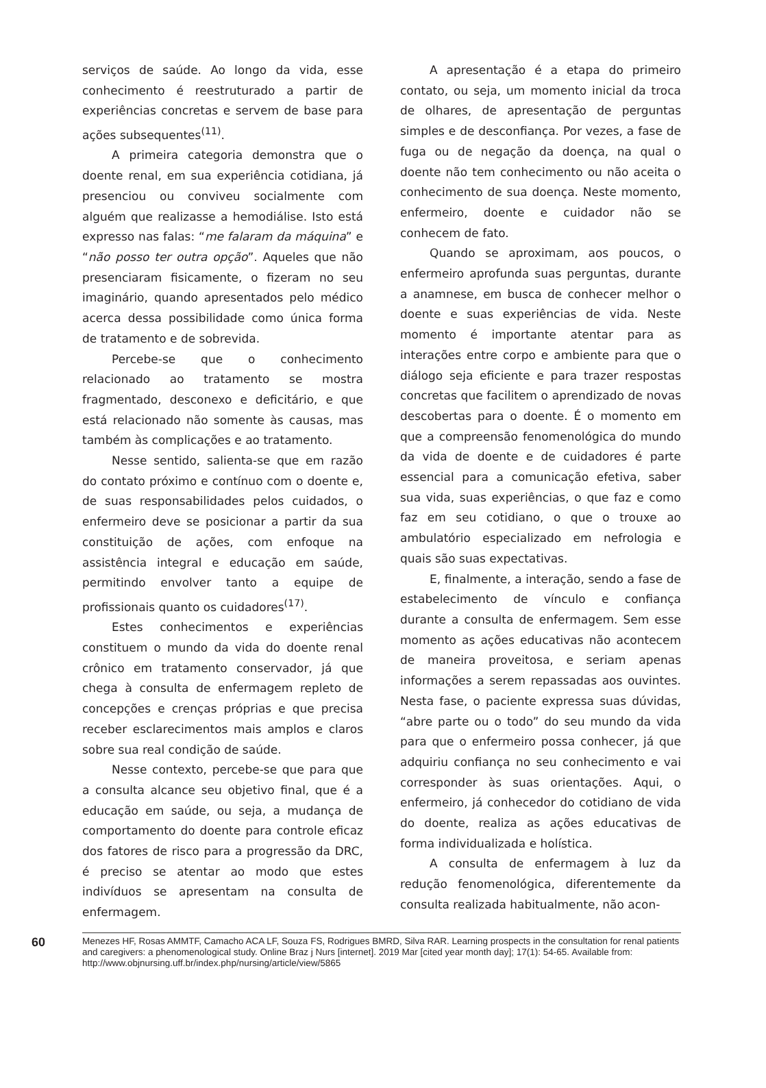serviços de saúde. Ao longo da vida, esse conhecimento é reestruturado a partir de experiências concretas e servem de base para ações subsequentes<sup>(11)</sup>.
A primeira categoria demonstra que o doente renal, em sua experiência cotidiana, já presenciou ou conviveu socialmente com alguém que realizasse a hemodiálise. Isto está expresso nas falas: “me falaram da máquina” e “não posso ter outra opção”. Aqueles que não presenciaram fisicamente, o fizeram no seu imaginário, quando apresentados pelo médico acerca dessa possibilidade como única forma de tratamento e de sobrevida.
Percebe-se que o conhecimento relacionado ao tratamento se mostra fragmentado, desconexo e deficitário, e que está relacionado não somente às causas, mas também às complicações e ao tratamento.
Nesse sentido, salienta-se que em razão do contato próximo e contínuo com o doente e, de suas responsabilidades pelos cuidados, o enfermeiro deve se posicionar a partir da sua constituição de ações, com enfoque na assistência integral e educação em saúde, permitindo envolver tanto a equipe de profissionais quanto os cuidadores<sup>(17)</sup>.
Estes conhecimentos e experiências constituem o mundo da vida do doente renal crônico em tratamento conservador, já que chega à consulta de enfermagem repleto de concepções e crenças próprias e que precisa receber esclarecimentos mais amplos e claros sobre sua real condição de saúde.
Nesse contexto, percebe-se que para que a consulta alcance seu objetivo final, que é a educação em saúde, ou seja, a mudança de comportamento do doente para controle eficaz dos fatores de risco para a progressão da DRC, é preciso se atentar ao modo que estes indivíduos se apresentam na consulta de enfermagem.
A apresentação é a etapa do primeiro contato, ou seja, um momento inicial da troca de olhares, de apresentação de perguntas simples e de desconfiança. Por vezes, a fase de fuga ou de negação da doença, na qual o doente não tem conhecimento ou não aceita o conhecimento de sua doença. Neste momento, enfermeiro, doente e cuidador não se conhecem de fato.
Quando se aproximam, aos poucos, o enfermeiro aprofunda suas perguntas, durante a anamnese, em busca de conhecer melhor o doente e suas experiências de vida. Neste momento é importante atentar para as interações entre corpo e ambiente para que o diálogo seja eficiente e para trazer respostas concretas que facilitem o aprendizado de novas descobertas para o doente. É o momento em que a compreensão fenomenológica do mundo da vida de doente e de cuidadores é parte essencial para a comunicação efetiva, saber sua vida, suas experiências, o que faz e como faz em seu cotidiano, o que o trouxe ao ambulatório especializado em nefrologia e quais são suas expectativas.
E, finalmente, a interação, sendo a fase de estabelecimento de vínculo e confiança durante a consulta de enfermagem. Sem esse momento as ações educativas não acontecem de maneira proveitosa, e seriam apenas informações a serem repassadas aos ouvintes. Nesta fase, o paciente expressa suas dúvidas, “abre parte ou o todo” do seu mundo da vida para que o enfermeiro possa conhecer, já que adquiriu confiança no seu conhecimento e vai corresponder às suas orientações. Aqui, o enfermeiro, já conhecedor do cotidiano de vida do doente, realiza as ações educativas de forma individualizada e holística.
A consulta de enfermagem à luz da redução fenomenológica, diferentemente da consulta realizada habitualmente, não acon-
60
Menezes HF, Rosas AMMTF, Camacho ACA LF, Souza FS, Rodrigues BMRD, Silva RAR. Learning prospects in the consultation for renal patients and caregivers: a phenomenological study. Online Braz j Nurs [internet]. 2019 Mar [cited year month day]; 17(1): 54-65. Available from: http://www.objnursing.uff.br/index.php/nursing/article/view/5865